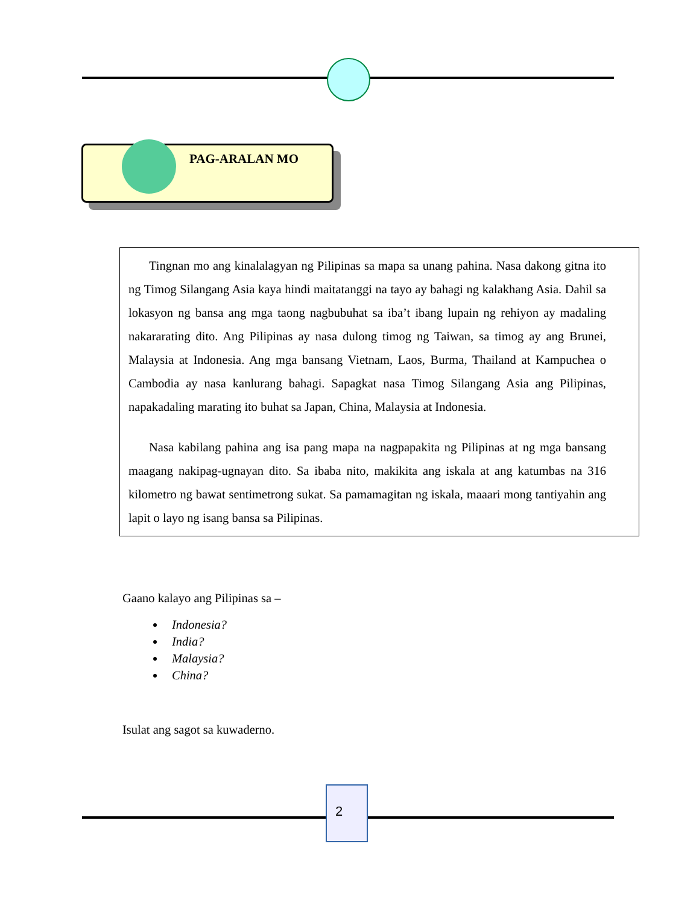PAG-ARALAN MO
Tingnan mo ang kinalalagyan ng Pilipinas sa mapa sa unang pahina. Nasa dakong gitna ito ng Timog Silangang Asia kaya hindi maitatanggi na tayo ay bahagi ng kalakhang Asia. Dahil sa lokasyon ng bansa ang mga taong nagbubuhat sa iba’t ibang lupain ng rehiyon ay madaling nakararating dito. Ang Pilipinas ay nasa dulong timog ng Taiwan, sa timog ay ang Brunei, Malaysia at Indonesia. Ang mga bansang Vietnam, Laos, Burma, Thailand at Kampuchea o Cambodia ay nasa kanlurang bahagi. Sapagkat nasa Timog Silangang Asia ang Pilipinas, napakadaling marating ito buhat sa Japan, China, Malaysia at Indonesia.
Nasa kabilang pahina ang isa pang mapa na nagpapakita ng Pilipinas at ng mga bansang maagang nakipag-ugnayan dito. Sa ibaba nito, makikita ang iskala at ang katumbas na 316 kilometro ng bawat sentimetrong sukat. Sa pamamagitan ng iskala, maaari mong tantiyahin ang lapit o layo ng isang bansa sa Pilipinas.
Gaano kalayo ang Pilipinas sa –
Indonesia?
India?
Malaysia?
China?
Isulat ang sagot sa kuwaderno.
2